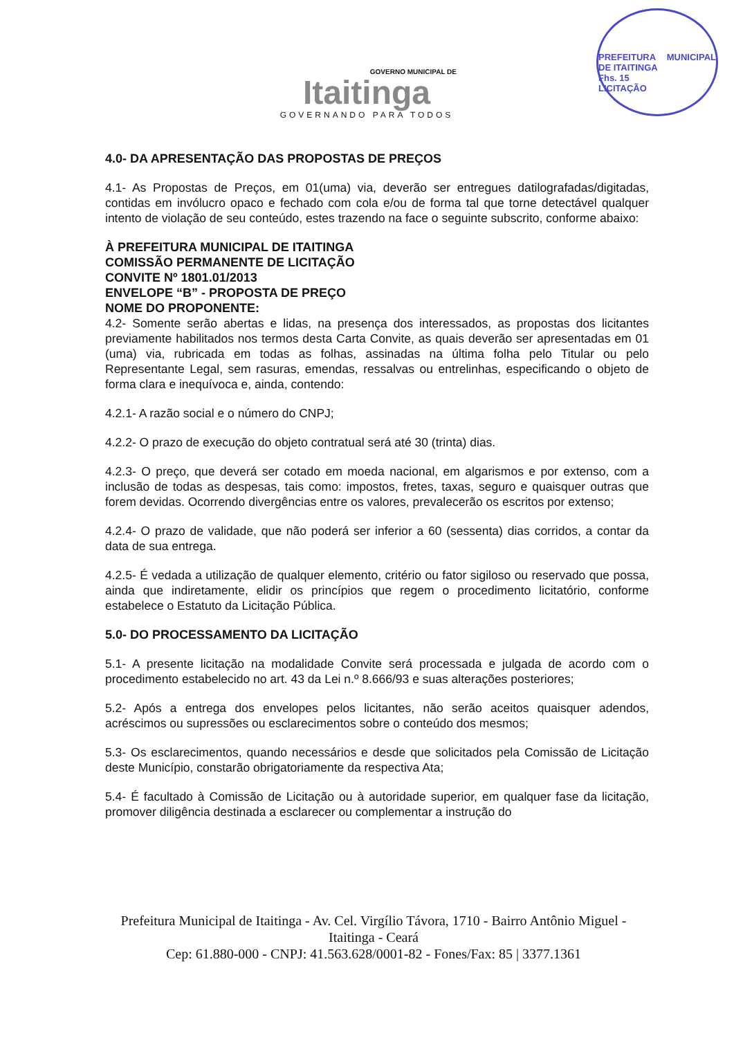GOVERNO MUNICIPAL DE
Itaitinga
GOVERNANDO PARA TODOS
PREFEITURA MUNICIPAL DE ITAITINGA
Fhs. 15
LICITAÇÃO
4.0- DA APRESENTAÇÃO DAS PROPOSTAS DE PREÇOS
4.1- As Propostas de Preços, em 01(uma) via, deverão ser entregues datilografadas/digitadas, contidas em invólucro opaco e fechado com cola e/ou de forma tal que torne detectável qualquer intento de violação de seu conteúdo, estes trazendo na face o seguinte subscrito, conforme abaixo:
À PREFEITURA MUNICIPAL DE ITAITINGA
COMISSÃO PERMANENTE DE LICITAÇÃO
CONVITE Nº 1801.01/2013
ENVELOPE “B” - PROPOSTA DE PREÇO
NOME DO PROPONENTE:
4.2- Somente serão abertas e lidas, na presença dos interessados, as propostas dos licitantes previamente habilitados nos termos desta Carta Convite, as quais deverão ser apresentadas em 01 (uma) via, rubricada em todas as folhas, assinadas na última folha pelo Titular ou pelo Representante Legal, sem rasuras, emendas, ressalvas ou entrelinhas, especificando o objeto de forma clara e inequívoca e, ainda, contendo:
4.2.1- A razão social e o número do CNPJ;
4.2.2- O prazo de execução do objeto contratual será até 30 (trinta) dias.
4.2.3- O preço, que deverá ser cotado em moeda nacional, em algarismos e por extenso, com a inclusão de todas as despesas, tais como: impostos, fretes, taxas, seguro e quaisquer outras que forem devidas. Ocorrendo divergências entre os valores, prevalecerão os escritos por extenso;
4.2.4- O prazo de validade, que não poderá ser inferior a 60 (sessenta) dias corridos, a contar da data de sua entrega.
4.2.5- É vedada a utilização de qualquer elemento, critério ou fator sigiloso ou reservado que possa, ainda que indiretamente, elidir os princípios que regem o procedimento licitatório, conforme estabelece o Estatuto da Licitação Pública.
5.0- DO PROCESSAMENTO DA LICITAÇÃO
5.1- A presente licitação na modalidade Convite será processada e julgada de acordo com o procedimento estabelecido no art. 43 da Lei n.º 8.666/93 e suas alterações posteriores;
5.2- Após a entrega dos envelopes pelos licitantes, não serão aceitos quaisquer adendos, acréscimos ou supressões ou esclarecimentos sobre o conteúdo dos mesmos;
5.3- Os esclarecimentos, quando necessários e desde que solicitados pela Comissão de Licitação deste Município, constarão obrigatoriamente da respectiva Ata;
5.4- É facultado à Comissão de Licitação ou à autoridade superior, em qualquer fase da licitação, promover diligência destinada a esclarecer ou complementar a instrução do
Prefeitura Municipal de Itaitinga - Av. Cel. Virgílio Távora, 1710 - Bairro Antônio Miguel - Itaitinga - Ceará
Cep: 61.880-000 - CNPJ: 41.563.628/0001-82 - Fones/Fax: 85 | 3377.1361